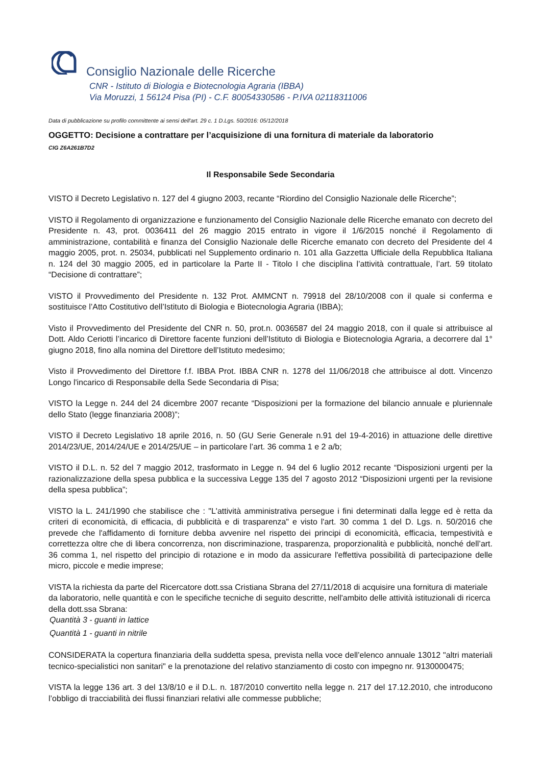Consiglio Nazionale delle Ricerche
CNR - Istituto di Biologia e Biotecnologia Agraria (IBBA)
Via Moruzzi, 1 56124 Pisa (PI) - C.F. 80054330586 - P.IVA 02118311006
Data di pubblicazione su profilo committente ai sensi dell'art. 29 c. 1 D.Lgs. 50/2016: 05/12/2018
OGGETTO: Decisione a contrattare per l’acquisizione di una fornitura di materiale da laboratorio
CIG Z6A261B7D2
Il Responsabile Sede Secondaria
VISTO il Decreto Legislativo n. 127 del 4 giugno 2003, recante “Riordino del Consiglio Nazionale delle Ricerche”;
VISTO il Regolamento di organizzazione e funzionamento del Consiglio Nazionale delle Ricerche emanato con decreto del Presidente n. 43, prot. 0036411 del 26 maggio 2015 entrato in vigore il 1/6/2015 nonché il Regolamento di amministrazione, contabilità e finanza del Consiglio Nazionale delle Ricerche emanato con decreto del Presidente del 4 maggio 2005, prot. n. 25034, pubblicati nel Supplemento ordinario n. 101 alla Gazzetta Ufficiale della Repubblica Italiana n. 124 del 30 maggio 2005, ed in particolare la Parte II - Titolo I che disciplina l’attività contrattuale, l’art. 59 titolato “Decisione di contrattare”;
VISTO il Provvedimento del Presidente n. 132 Prot. AMMCNT n. 79918 del 28/10/2008 con il quale si conferma e sostituisce l’Atto Costitutivo dell’Istituto di Biologia e Biotecnologia Agraria (IBBA);
Visto il Provvedimento del Presidente del CNR n. 50, prot.n. 0036587 del 24 maggio 2018, con il quale si attribuisce al Dott. Aldo Ceriotti l’incarico di Direttore facente funzioni dell’Istituto di Biologia e Biotecnologia Agraria, a decorrere dal 1° giugno 2018, fino alla nomina del Direttore dell’Istituto medesimo;
Visto il Provvedimento del Direttore f.f. IBBA Prot. IBBA CNR n. 1278 del 11/06/2018 che attribuisce al dott. Vincenzo Longo l'incarico di Responsabile della Sede Secondaria di Pisa;
VISTO la Legge n. 244 del 24 dicembre 2007 recante “Disposizioni per la formazione del bilancio annuale e pluriennale dello Stato (legge finanziaria 2008)”;
VISTO il Decreto Legislativo 18 aprile 2016, n. 50 (GU Serie Generale n.91 del 19-4-2016) in attuazione delle direttive 2014/23/UE, 2014/24/UE e 2014/25/UE – in particolare l’art. 36 comma 1 e 2 a/b;
VISTO il D.L. n. 52 del 7 maggio 2012, trasformato in Legge n. 94 del 6 luglio 2012 recante “Disposizioni urgenti per la razionalizzazione della spesa pubblica e la successiva Legge 135 del 7 agosto 2012 “Disposizioni urgenti per la revisione della spesa pubblica”;
VISTO la L. 241/1990 che stabilisce che : "L'attività amministrativa persegue i fini determinati dalla legge ed è retta da criteri di economicità, di efficacia, di pubblicità e di trasparenza" e visto l'art. 30 comma 1 del D. Lgs. n. 50/2016 che prevede che l'affidamento di forniture debba avvenire nel rispetto dei principi di economicità, efficacia, tempestività e correttezza oltre che di libera concorrenza, non discriminazione, trasparenza, proporzionalità e pubblicità, nonché dell’art. 36 comma 1, nel rispetto del principio di rotazione e in modo da assicurare l'effettiva possibilità di partecipazione delle micro, piccole e medie imprese;
VISTA la richiesta da parte del Ricercatore dott.ssa Cristiana Sbrana del 27/11/2018 di acquisire una fornitura di materiale da laboratorio, nelle quantità e con le specifiche tecniche di seguito descritte, nell'ambito delle attività istituzionali di ricerca della dott.ssa Sbrana:
Quantità 3 - guanti in lattice
Quantità 1 - guanti in nitrile
CONSIDERATA la copertura finanziaria della suddetta spesa, prevista nella voce dell’elenco annuale 13012 "altri materiali tecnico-specialistici non sanitari" e la prenotazione del relativo stanziamento di costo con impegno nr. 9130000475;
VISTA la legge 136 art. 3 del 13/8/10 e il D.L. n. 187/2010 convertito nella legge n. 217 del 17.12.2010, che introducono l’obbligo di tracciabilità dei flussi finanziari relativi alle commesse pubbliche;